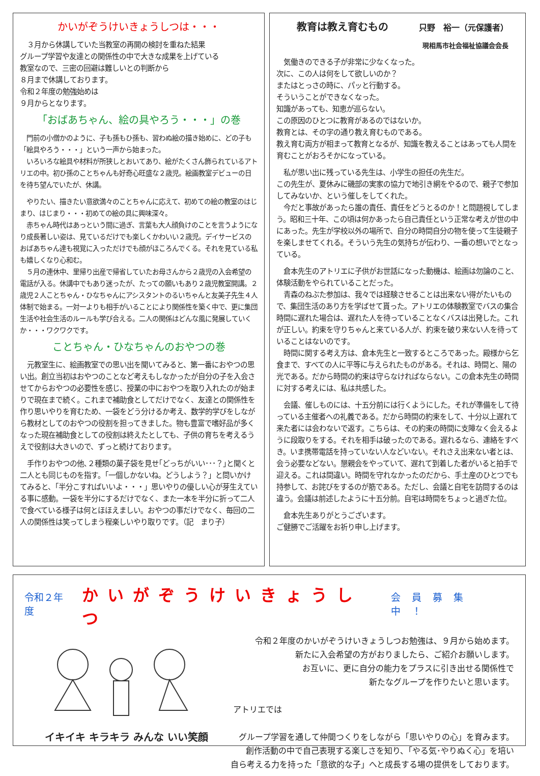かいがぞうけいきょうしつは・・・
　３月から休講していた当教室の再開の検討を重ねた結果
グループ学習や友達との関係性の中で大きな成果を上げている
教室なので、三密の回避は難しいとの判断から
８月まで休講しております。
令和２年度の勉強始めは
９月からとなります。
「おばあちゃん、絵の具やろう・・・」の巻
　門前の小僧かのように、子も孫もひ孫も、習わぬ絵の描き始めに、どの子も「絵具やろう・・・」という一声から始まった。
　いろいろな絵具や材料が所狭しとおいてあり、絵がたくさん飾られているアトリエの中。初ひ孫のことちゃんも好奇心旺盛な２歳児。絵画教室デビューの日を待ち望んでいたが、休講。
　やりたい、描きたい意欲満々のことちゃんに応えて、初めての絵の教室のはじまり、はじまり・・・初めての絵の具に興味深々。
　赤ちゃん時代はあっという間に過ぎ、言葉も大人顔負けのことを言うようになり成長著しい姿は、見ているだけでも楽しくかわいい２歳児。デイサービスのおばあちゃん達も視覚に入っただけでも顔がほころんでくる。それを見ている私も嬉しくなり心和む。
　５月の連休中、里帰り出産で帰省していたお母さんから２歳児の入会希望の電話が入る。休講中でもあり迷ったが、たっての願いもあり２歳児教室開講。２歳児２人ことちゃん・ひなちゃんにアシスタントのるいちゃんと友美子先生４人体制で始まる。一対一よりも相手がいることにより関係性を築く中で、更に集団生活や社会生活のルールも学び合える。二人の関係はどんな風に発展していくか・・・ワクワクです。
ことちゃん・ひなちゃんのおやつの巻
　元教室生に、絵画教室での思い出を聞いてみると、第一番におやつの思い出。創立当初はおやつのことなど考えもしなかったが自分の子を入会させてからおやつの必要性を感じ、授業の中におやつを取り入れたのが始まりで現在まで続く。これまで補助食としてだけでなく、友達との関係性を作り思いやりを育むため、一袋をどう分けるか考え、数学的学びをしながら教材としてのおやつの役割を担ってきました。物も豊富で嗜好品が多くなった現在補助食としての役割は終えたとしても、子供の育ちを考えるうえで役割は大きいので、ずっと続けております。
　手作りおやつの他､２種類の菓子袋を見せ｢どっちがいい･･･？｣と聞くと二人とも同じものを指す。「一個しかないね。どうしよう？」と問いかけてみると、「半分こすればいいよ・・・」思いやりの優しい心が芽生えている事に感動。一袋を半分にするだけでなく、また一本を半分に折って二人で食べている様子は何とほほえましい。おやつの事だけでなく、毎回の二人の関係性は笑ってしまう程楽しいやり取りです。（記　まり子）
教育は教え育むもの　　　只野　裕一（元保護者）
現相馬市社会福祉協議会会長
　気働きのできる子が非常に少なくなった。
次に、この人は何をして欲しいのか？
またはとっさの時に、パッと行動する。
そういうことができなくなった。
知識があっても、知恵が巡らない。
この原因のひとつに教育があるのではないか。
教育とは、その字の通り教え育むものである。
教え育む両方が相まって教育となるが、知識を教えることはあっても人間を育むことがおろそかになっている。
　私が思い出に残っている先生は、小学生の担任の先生だ。
この先生が、夏休みに磯部の実家の協力で地引き網をやるので、親子で参加してみないか、という催しをしてくれた。
　今だと事故があったら誰の責任、責任をどうとるのか！と問題視してしまう。昭和三十年、この頃は何かあったら自己責任という正常な考えが世の中にあった。先生が学校以外の場所で、自分の時間自分の物を使って生徒親子を楽しませてくれる。そういう先生の気持ちが伝わり、一番の想いでとなっている。
　倉本先生のアトリエに子供がお世話になった動機は、絵画は勿論のこと、体験活動をやられていることだった。
　青森のねぶた参加は、我々では経験させることは出来ない得がたいもので、集団生活のあり方を学ばせて貰った。アトリエの体験教室でバスの集合時間に遅れた場合は、遅れた人を待っていることなくバスは出発した。これが正しい。約束を守りちゃんと来ている人が、約束を破り来ない人を待っていることはないのです。
　時間に関する考え方は、倉本先生と一致するところであった。殿様から乞食まで、すべての人に平等に与えられたものがある。それは、時間と、陽の光である。だから時間の約束は守らなければならない。この倉本先生の時間に対する考えには、私は共感した。
　会議、催しものには、十五分前には行くようにした。それが準備をして待っている主催者への礼義である。だから時間の約束をして、十分以上遅れて来た者には会わないで返す。こちらは、その約束の時間に支障なく会えるように段取りをする。それを相手は破ったのである。遅れるなら、連絡をすべき。いま携帯電話を持っていない人などいない。それさえ出来ない者とは、会う必要などない。懇親会をやっていて、遅れて到着した者がいると拍手で迎える。これは間違い。時間を守れなかったのだから、手土産のひとつでも持参して、お詫びをするのが筋である。ただし、会議と自宅を訪問するのは違う。会議は前述したように十五分前。自宅は時間をちょっと過ぎた位。
　倉本先生ありがとうございます。
ご健勝でご活躍をお祈り申し上げます。
令和２年度 かいがぞうけいきょうしつ 会員募集中！
イキイキ キラキラ みんな いい笑顔
令和２年度のかいがぞうけいきょうしつお勉強は、９月から始めます。
新たに入会希望の方がおりましたら、ご紹介お願いします。
お互いに、更に自分の能力をプラスに引き出せる関係性で
新たなグループを作りたいと思います。
アトリエでは
グループ学習を通して仲間つくりをしながら「思いやりの心」を育みます。
創作活動の中で自己表現する楽しさを知り、「やる気･やりぬく心」を培い
自ら考える力を持った「意欲的な子」へと成長する場の提供をしております。